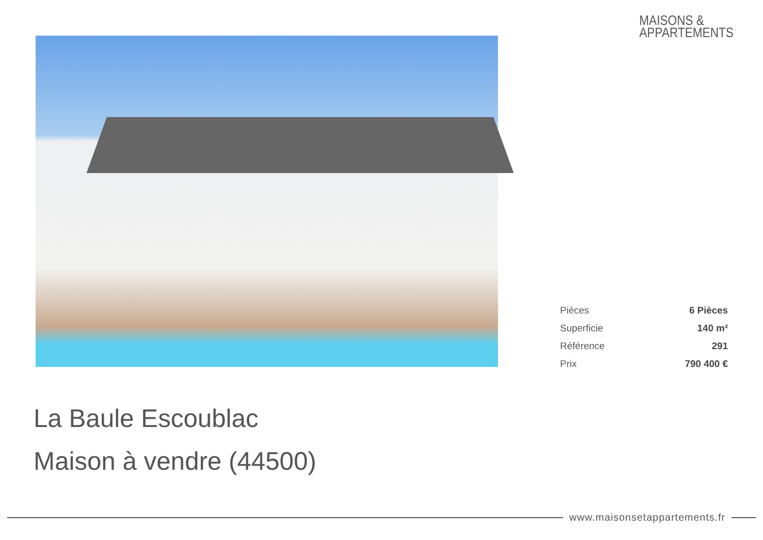MAISONS &
APPARTEMENTS
| Pièces | 6 Pièces |
| Superficie | 140 m² |
| Référence | 291 |
| Prix | 790 400 € |
La Baule Escoublac
Maison à vendre (44500)
www.maisonsetappartements.fr